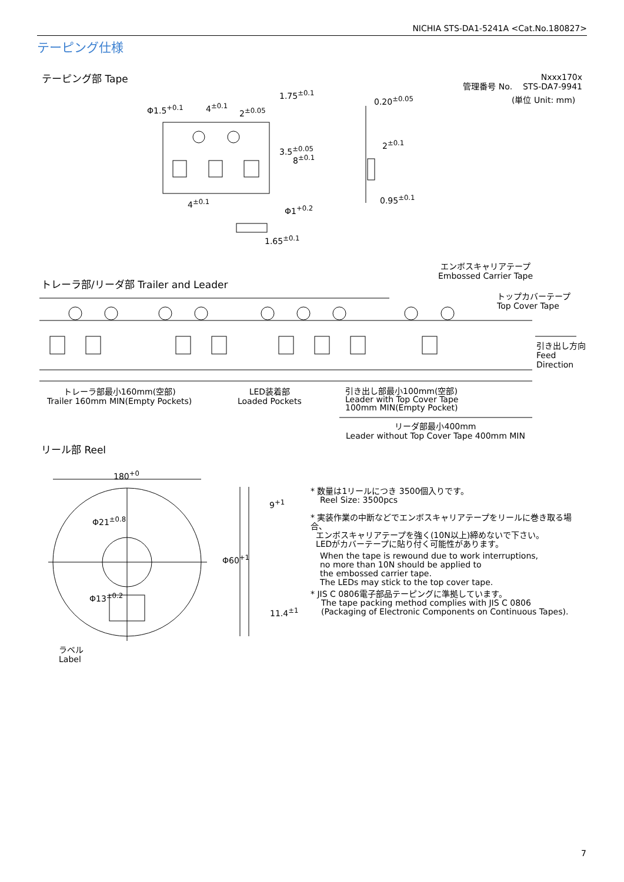NICHIA STS-DA1-5241A <Cat.No.180827>
テーピング仕様
テーピング部 Tape
Nxxx170x
管理番号 No. STS-DA7-9941
(単位 Unit: mm)
Φ1.5<sup>+0.1</sup> 4<sup>±0.1</sup> 2<sup>±0.05</sup>
1.75<sup>±0.1</sup>
0.20<sup>±0.05</sup>
3.5<sup>±0.05</sup>
8<sup>±0.1</sup>
2<sup>±0.1</sup>
4<sup>±0.1</sup> 0.95<sup>±0.1</sup>
Φ1<sup>+0.2</sup>
1.65<sup>±0.1</sup>
エンボスキャリアテープ
Embossed Carrier Tape
トレーラ部/リーダ部 Trailer and Leader
トップカバーテープ
Top Cover Tape
引き出し方向
Feed
Direction
トレーラ部最小160mm(空部)
Trailer 160mm MIN(Empty Pockets)
LED装着部
Loaded Pockets
引き出し部最小100mm(空部)
Leader with Top Cover Tape
100mm MIN(Empty Pocket)
リーダ部最小400mm
Leader without Top Cover Tape 400mm MIN
リール部 Reel
180<sup>+0</sup>
9<sup>+1</sup>
Φ60<sup>+1</sup>
Φ21<sup>±0.8</sup>
Φ13<sup>±0.2</sup>
11.4<sup>±1</sup>
ラベル
Label
* 数量は1リールにつき 3500個入りです。
Reel Size: 3500pcs
* 実装作業の中断などでエンボスキャリアテープをリールに巻き取る場合、
エンボスキャリアテープを強く(10N以上)締めないで下さい。
LEDがカバーテープに貼り付く可能性があります。
When the tape is rewound due to work interruptions,
no more than 10N should be applied to
the embossed carrier tape.
The LEDs may stick to the top cover tape.
* JIS C 0806電子部品テーピングに準拠しています。
The tape packing method complies with JIS C 0806
(Packaging of Electronic Components on Continuous Tapes).
7